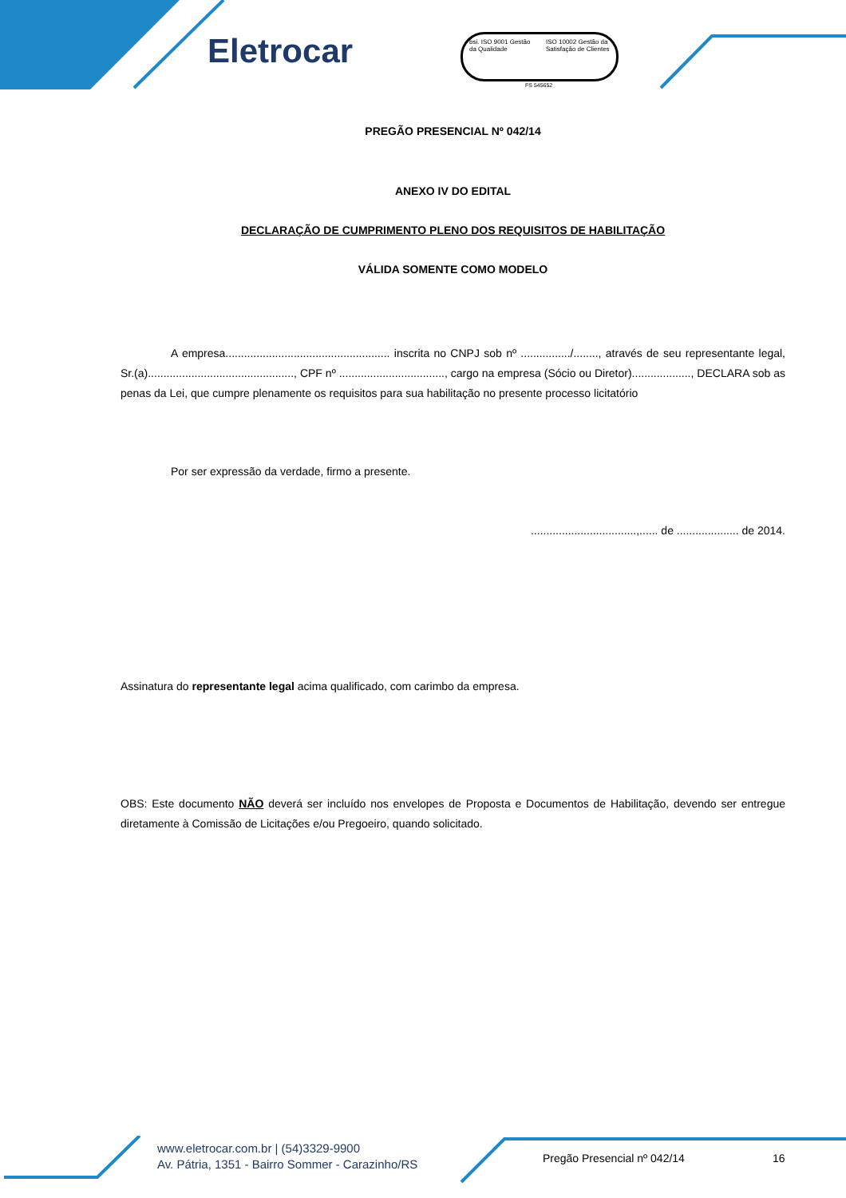Eletrocar
bsi. ISO 9001 Gestão da Qualidade
ISO 10002 Gestão da Satisfação de Clientes
FS 545652
PREGÃO PRESENCIAL Nº 042/14
ANEXO IV DO EDITAL
DECLARAÇÃO DE CUMPRIMENTO PLENO DOS REQUISITOS DE HABILITAÇÃO
VÁLIDA SOMENTE COMO MODELO
A empresa..................................................... inscrita no CNPJ sob nº ................/........, através de seu representante legal, Sr.(a)..............................................., CPF nº .................................., cargo na empresa (Sócio ou Diretor)..................., DECLARA sob as penas da Lei, que cumpre plenamente os requisitos para sua habilitação no presente processo licitatório
Por ser expressão da verdade, firmo a presente.
..................................,...... de .................... de 2014.
Assinatura do representante legal acima qualificado, com carimbo da empresa.
OBS: Este documento NÃO deverá ser incluído nos envelopes de Proposta e Documentos de Habilitação, devendo ser entregue diretamente à Comissão de Licitações e/ou Pregoeiro, quando solicitado.
www.eletrocar.com.br | (54)3329-9900
Av. Pátria, 1351 - Bairro Sommer - Carazinho/RS
Pregão Presencial nº 042/14 16